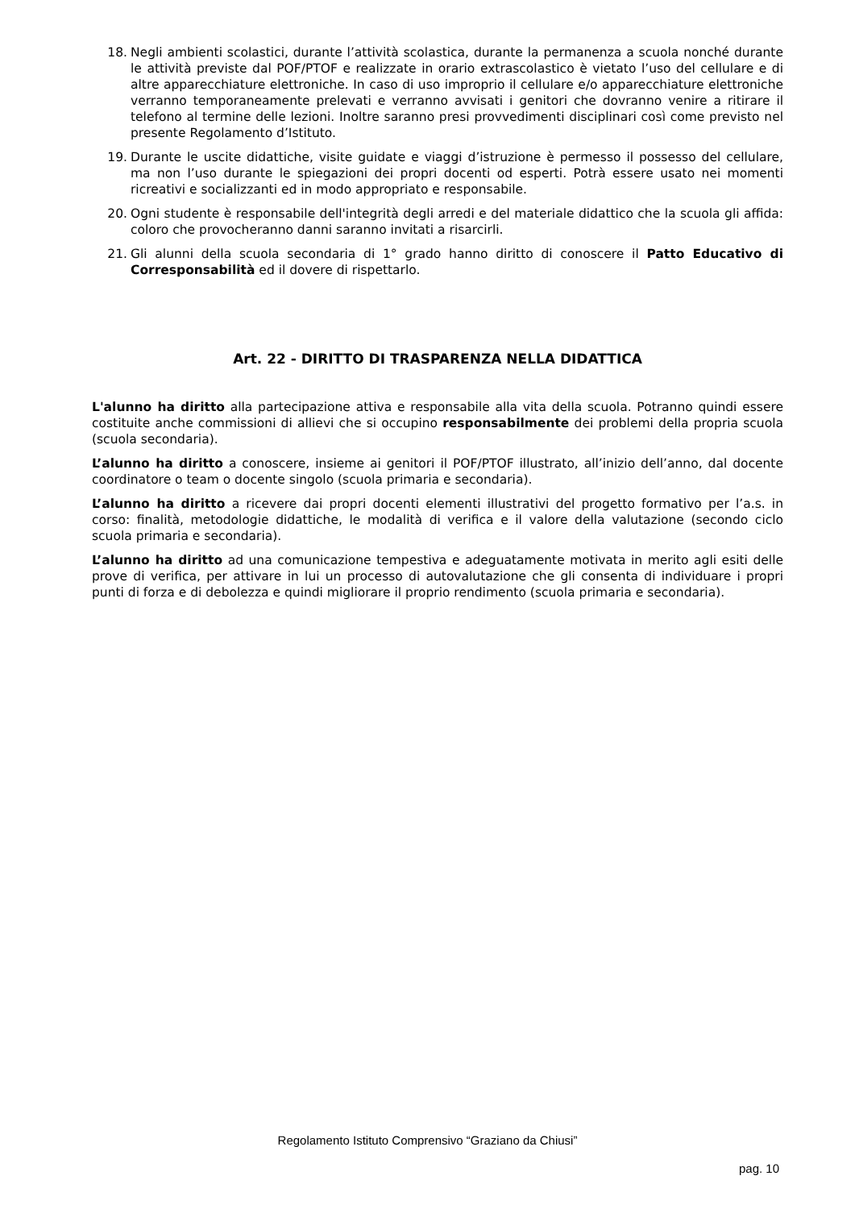18. Negli ambienti scolastici, durante l’attività scolastica, durante la permanenza a scuola nonché durante le attività previste dal POF/PTOF e realizzate in orario extrascolastico è vietato l’uso del cellulare e di altre apparecchiature elettroniche. In caso di uso improprio il cellulare e/o apparecchiature elettroniche verranno temporaneamente prelevati e verranno avvisati i genitori che dovranno venire a ritirare il telefono al termine delle lezioni. Inoltre saranno presi provvedimenti disciplinari così come previsto nel presente Regolamento d’Istituto.
19. Durante le uscite didattiche, visite guidate e viaggi d’istruzione è permesso il possesso del cellulare, ma non l’uso durante le spiegazioni dei propri docenti od esperti. Potrà essere usato nei momenti ricreativi e socializzanti ed in modo appropriato e responsabile.
20. Ogni studente è responsabile dell'integrità degli arredi e del materiale didattico che la scuola gli affida: coloro che provocheranno danni saranno invitati a risarcirli.
21. Gli alunni della scuola secondaria di 1° grado hanno diritto di conoscere il Patto Educativo di Corresponsabilità ed il dovere di rispettarlo.
Art. 22 - DIRITTO DI TRASPARENZA NELLA DIDATTICA
L'alunno ha diritto alla partecipazione attiva e responsabile alla vita della scuola. Potranno quindi essere costituite anche commissioni di allievi che si occupino responsabilmente dei problemi della propria scuola (scuola secondaria).
L’alunno ha diritto a conoscere, insieme ai genitori il POF/PTOF illustrato, all’inizio dell’anno, dal docente coordinatore o team o docente singolo (scuola primaria e secondaria).
L’alunno ha diritto a ricevere dai propri docenti elementi illustrativi del progetto formativo per l’a.s. in corso: finalità, metodologie didattiche, le modalità di verifica e il valore della valutazione (secondo ciclo scuola primaria e secondaria).
L’alunno ha diritto ad una comunicazione tempestiva e adeguatamente motivata in merito agli esiti delle prove di verifica, per attivare in lui un processo di autovalutazione che gli consenta di individuare i propri punti di forza e di debolezza e quindi migliorare il proprio rendimento (scuola primaria e secondaria).
Regolamento Istituto Comprensivo “Graziano da Chiusi”
pag. 10